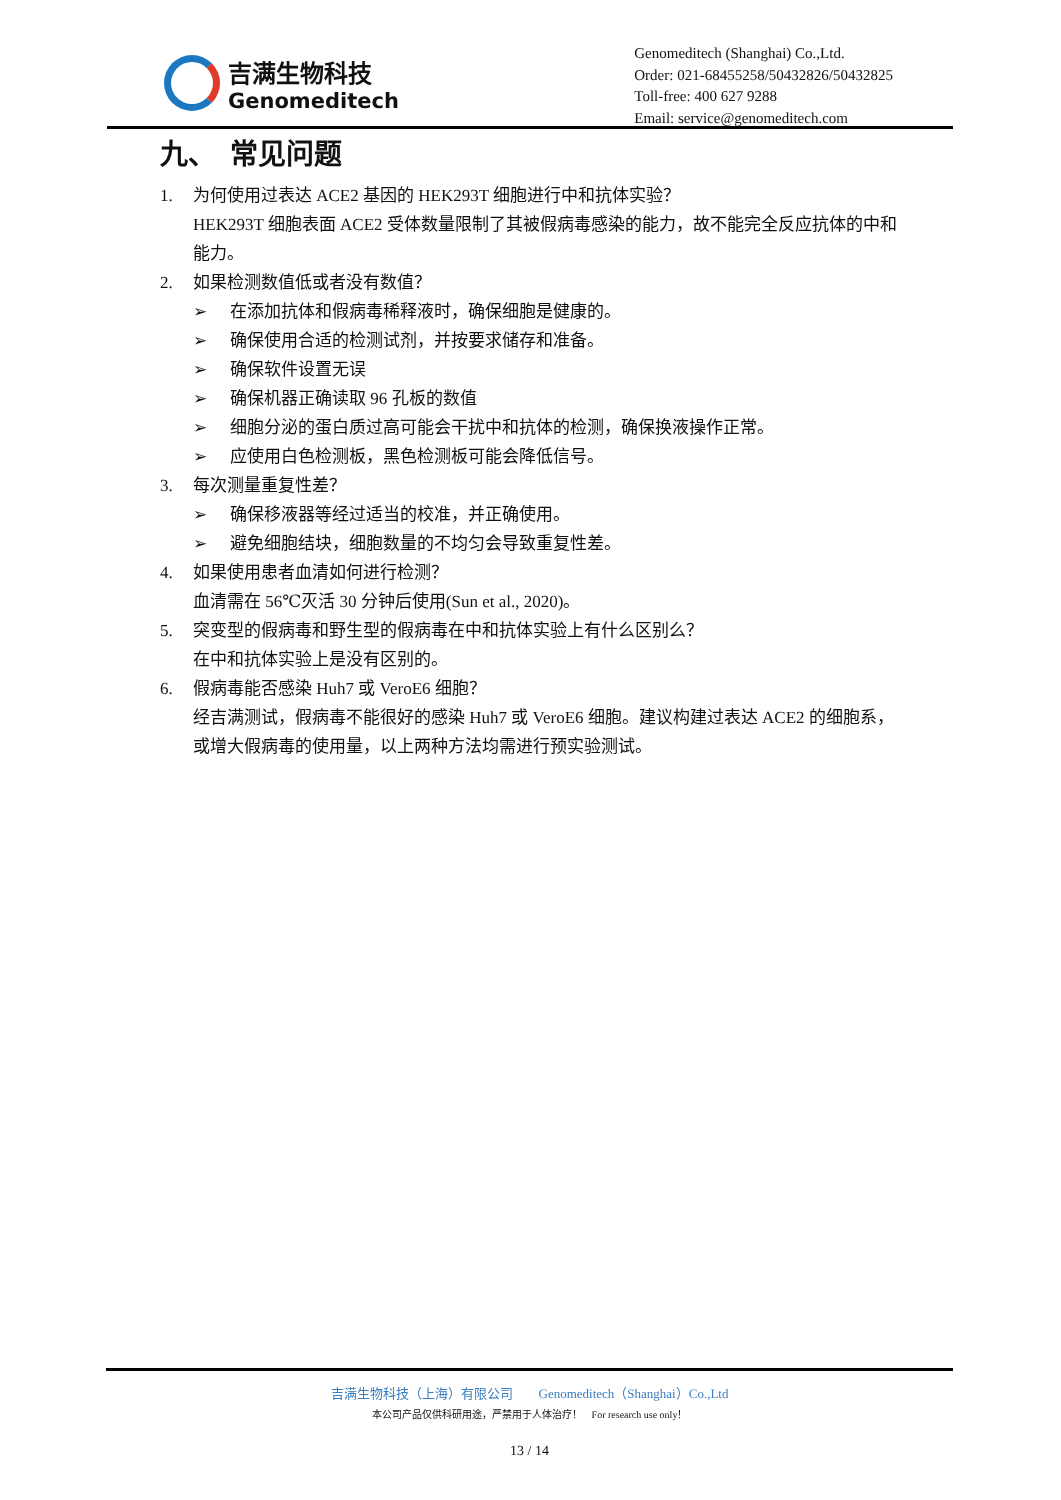吉满生物科技
Genomeditech
Genomeditech (Shanghai) Co.,Ltd.
Order: 021-68455258/50432826/50432825
Toll-free: 400 627 9288
Email: service@genomeditech.com
九、　常见问题
1. 为何使用过表达 ACE2 基因的 HEK293T 细胞进行中和抗体实验？
HEK293T 细胞表面 ACE2 受体数量限制了其被假病毒感染的能力，故不能完全反应抗体的中和能力。
2. 如果检测数值低或者没有数值？
➢ 在添加抗体和假病毒稀释液时，确保细胞是健康的。
➢ 确保使用合适的检测试剂，并按要求储存和准备。
➢ 确保软件设置无误
➢ 确保机器正确读取 96 孔板的数值
➢ 细胞分泌的蛋白质过高可能会干扰中和抗体的检测，确保换液操作正常。
➢ 应使用白色检测板，黑色检测板可能会降低信号。
3. 每次测量重复性差？
➢ 确保移液器等经过适当的校准，并正确使用。
➢ 避免细胞结块，细胞数量的不均匀会导致重复性差。
4. 如果使用患者血清如何进行检测？
血清需在 56℃灭活 30 分钟后使用(Sun et al., 2020)。
5. 突变型的假病毒和野生型的假病毒在中和抗体实验上有什么区别么？
在中和抗体实验上是没有区别的。
6. 假病毒能否感染 Huh7 或 VeroE6 细胞？
经吉满测试，假病毒不能很好的感染 Huh7 或 VeroE6 细胞。建议构建过表达 ACE2 的细胞系，或增大假病毒的使用量，以上两种方法均需进行预实验测试。
吉满生物科技（上海）有限公司　　Genomeditech（Shanghai）Co.,Ltd
本公司产品仅供科研用途，严禁用于人体治疗！　For research use only！
13 / 14